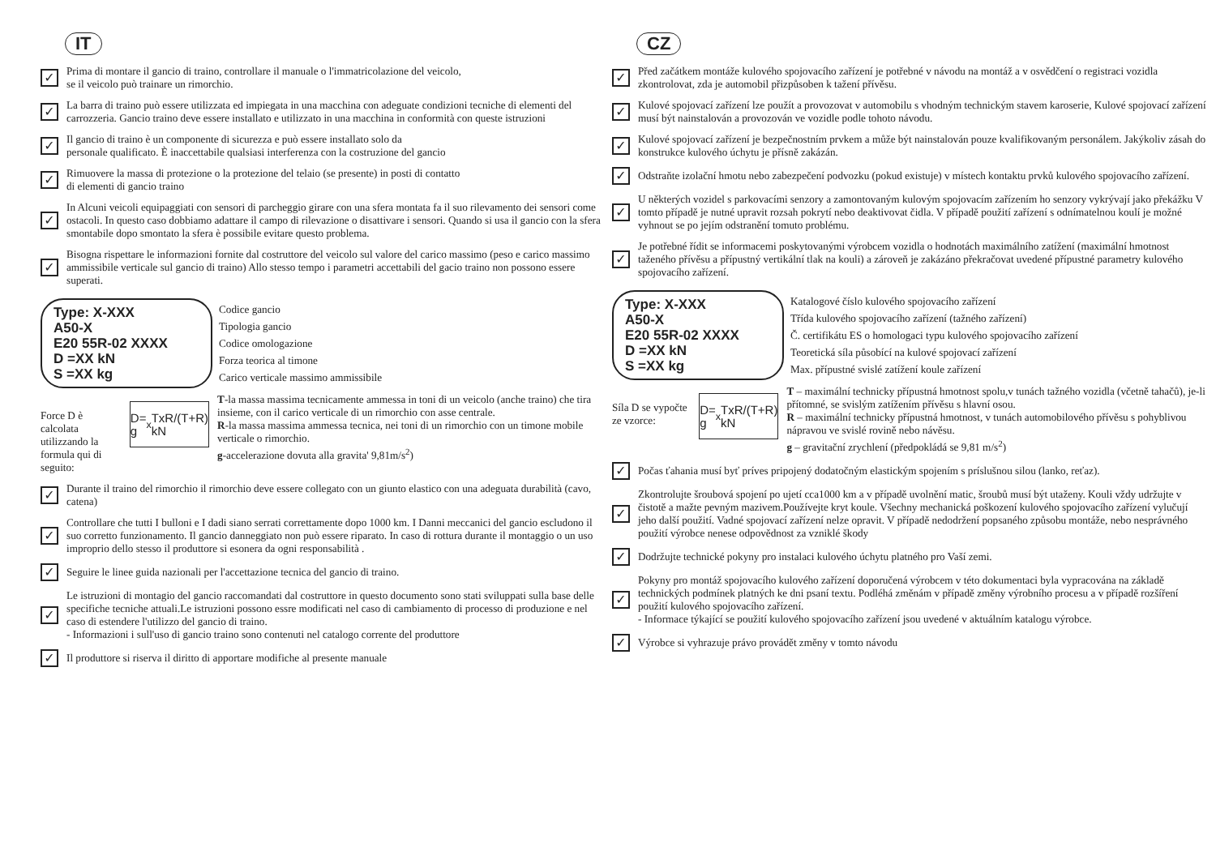IT
✓
Prima di montare il gancio di traino, controllare il manuale o l'immatricolazione del veicolo,
se il veicolo può trainare un rimorchio.
✓
La barra di traino può essere utilizzata ed impiegata in una macchina con adeguate condizioni tecniche di elementi del carrozzeria. Gancio traino deve essere installato e utilizzato in una macchina in conformità con queste istruzioni
✓
Il gancio di traino è un componente di sicurezza e può essere installato solo da
personale qualificato. È inaccettabile qualsiasi interferenza con la costruzione del gancio
✓
Rimuovere la massa di protezione o la protezione del telaio (se presente) in posti di contatto
di elementi di gancio traino
✓
In Alcuni veicoli equipaggiati con sensori di parcheggio girare con una sfera montata fa il suo rilevamento dei sensori come ostacoli. In questo caso dobbiamo adattare il campo di rilevazione o disattivare i sensori. Quando si usa il gancio con la sfera smontabile dopo smontato la sfera è possibile evitare questo problema.
✓
Bisogna rispettare le informazioni fornite dal costruttore del veicolo sul valore del carico massimo (peso e carico massimo ammissibile verticale sul gancio di traino) Allo stesso tempo i parametri accettabili del gacio traino non possono essere superati.
Type: X-XXX
A50-X
E20 55R-02 XXXX
D =XX kN
S =XX kg
Codice gancio
Tipologia gancio
Codice omologazione
Forza teorica al timone
Carico verticale massimo ammissibile
Force D è calcolata utilizzando la formula qui di seguito:
D= g<sub>x</sub> TxR/(T+R) kN
T-la massa massima tecnicamente ammessa in toni di un veicolo (anche traino) che tira insieme, con il carico verticale di un rimorchio con asse centrale.
R-la massa massima ammessa tecnica, nei toni di un rimorchio con un timone mobile verticale o rimorchio.
g-accelerazione dovuta alla gravita' 9,81m/s<sup>2</sup>)
✓
Durante il traino del rimorchio il rimorchio deve essere collegato con un giunto elastico con una adeguata durabilità (cavo, catena)
✓
Controllare che tutti I bulloni e I dadi siano serrati correttamente dopo 1000 km. I Danni meccanici del gancio escludono il suo corretto funzionamento. Il gancio danneggiato non può essere riparato. In caso di rottura durante il montaggio o un uso improprio dello stesso il produttore si esonera da ogni responsabilità .
✓
Seguire le linee guida nazionali per l'accettazione tecnica del gancio di traino.
✓
Le istruzioni di montagio del gancio raccomandati dal costruttore in questo documento sono stati sviluppati sulla base delle specifiche tecniche attuali.Le istruzioni possono essre modificati nel caso di cambiamento di processo di produzione e nel caso di estendere l'utilizzo del gancio di traino.
- Informazioni i sull'uso di gancio traino sono contenuti nel catalogo corrente del produttore
✓
Il produttore si riserva il diritto di apportare modifiche al presente manuale
CZ
✓
Před začátkem montáže kulového spojovacího zařízení je potřebné v návodu na montáž a v osvědčení o registraci vozidla zkontrolovat, zda je automobil přizpůsoben k tažení přívěsu.
✓
Kulové spojovací zařízení lze použít a provozovat v automobilu s vhodným technickým stavem karoserie, Kulové spojovací zařízení musí být nainstalován a provozován ve vozidle podle tohoto návodu.
✓
Kulové spojovací zařízení je bezpečnostním prvkem a může být nainstalován pouze kvalifikovaným personálem. Jakýkoliv zásah do konstrukce kulového úchytu je přísně zakázán.
✓
Odstraňte izolační hmotu nebo zabezpečení podvozku (pokud existuje) v místech kontaktu prvků kulového spojovacího zařízení.
✓
U některých vozidel s parkovacími senzory a zamontovaným kulovým spojovacím zařízením ho senzory vykrývají jako překážku V tomto případě je nutné upravit rozsah pokrytí nebo deaktivovat čidla. V případě použití zařízení s odnímatelnou koulí je možné vyhnout se po jejím odstranění tomuto problému.
✓
Je potřebné řídit se informacemi poskytovanými výrobcem vozidla o hodnotách maximálního zatížení (maximální hmotnost taženého přívěsu a přípustný vertikální tlak na kouli) a zároveň je zakázáno překračovat uvedené přípustné parametry kulového spojovacího zařízení.
Type: X-XXX
A50-X
E20 55R-02 XXXX
D =XX kN
S =XX kg
Katalogové číslo kulového spojovacího zařízení
Třída kulového spojovacího zařízení (tažného zařízení)
Č. certifikátu ES o homologaci typu kulového spojovacího zařízení
Teoretická síla působící na kulové spojovací zařízení
Max. přípustné svislé zatížení koule zařízení
Síla D se vypočte ze vzorce:
D= g<sub>x</sub> TxR/(T+R) kN
T – maximální technicky přípustná hmotnost spolu,v tunách tažného vozidla (včetně tahačů), je-li přítomné, se svislým zatížením přívěsu s hlavní osou.
R – maximální technicky přípustná hmotnost, v tunách automobilového přívěsu s pohyblivou nápravou ve svislé rovině nebo návěsu.
g – gravitační zrychlení (předpokládá se 9,81 m/s<sup>2</sup>)
✓
Počas ťahania musí byť príves pripojený dodatočným elastickým spojením s príslušnou silou (lanko, reťaz).
✓
Zkontrolujte šroubová spojení po ujetí cca1000 km a v případě uvolnění matic, šroubů musí být utaženy. Kouli vždy udržujte v čistotě a mažte pevným mazivem.Používejte kryt koule. Všechny mechanická poškození kulového spojovacího zařízení vylučují jeho další použití. Vadné spojovací zařízení nelze opravit. V případě nedodržení popsaného způsobu montáže, nebo nesprávného použití výrobce nenese odpovědnost za vzniklé škody
✓
Dodržujte technické pokyny pro instalaci kulového úchytu platného pro Vaší zemi.
✓
Pokyny pro montáž spojovacího kulového zařízení doporučená výrobcem v této dokumentaci byla vypracována na základě technických podmínek platných ke dni psaní textu. Podléhá změnám v případě změny výrobního procesu a v případě rozšíření použití kulového spojovacího zařízení.
- Informace týkající se použití kulového spojovacího zařízení jsou uvedené v aktuálním katalogu výrobce.
✓
Výrobce si vyhrazuje právo provádět změny v tomto návodu